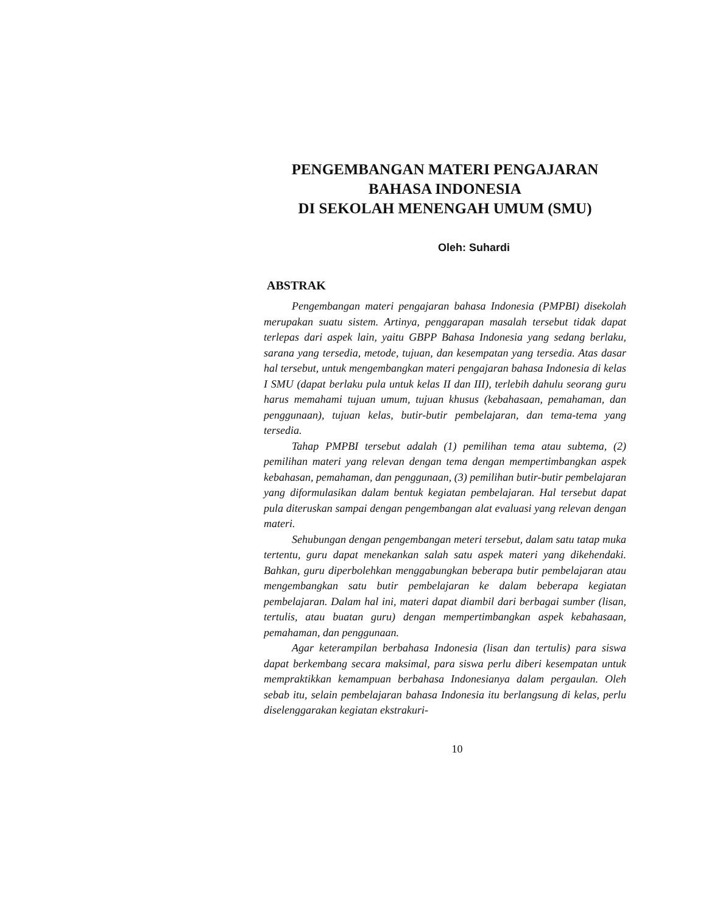PENGEMBANGAN MATERI PENGAJARAN
BAHASA INDONESIA
DI SEKOLAH MENENGAH UMUM (SMU)
Oleh: Suhardi
ABSTRAK
Pengembangan materi pengajaran bahasa Indonesia (PMPBI) disekolah merupakan suatu sistem. Artinya, penggarapan masalah tersebut tidak dapat terlepas dari aspek lain, yaitu GBPP Bahasa Indonesia yang sedang berlaku, sarana yang tersedia, metode, tujuan, dan kesempatan yang tersedia. Atas dasar hal tersebut, untuk mengembangkan materi pengajaran bahasa Indonesia di kelas I SMU (dapat berlaku pula untuk kelas II dan III), terlebih dahulu seorang guru harus memahami tujuan umum, tujuan khusus (kebahasaan, pemahaman, dan penggunaan), tujuan kelas, butir-butir pembelajaran, dan tema-tema yang tersedia.
Tahap PMPBI tersebut adalah (1) pemilihan tema atau subtema, (2) pemilihan materi yang relevan dengan tema dengan mempertimbangkan aspek kebahasan, pemahaman, dan penggunaan, (3) pemilihan butir-butir pembelajaran yang diformulasikan dalam bentuk kegiatan pembelajaran. Hal tersebut dapat pula diteruskan sampai dengan pengembangan alat evaluasi yang relevan dengan materi.
Sehubungan dengan pengembangan meteri tersebut, dalam satu tatap muka tertentu, guru dapat menekankan salah satu aspek materi yang dikehendaki. Bahkan, guru diperbolehkan menggabungkan beberapa butir pembelajaran atau mengembangkan satu butir pembelajaran ke dalam beberapa kegiatan pembelajaran. Dalam hal ini, materi dapat diambil dari berbagai sumber (lisan, tertulis, atau buatan guru) dengan mempertimbangkan aspek kebahasaan, pemahaman, dan penggunaan.
Agar keterampilan berbahasa Indonesia (lisan dan tertulis) para siswa dapat berkembang secara maksimal, para siswa perlu diberi kesempatan untuk mempraktikkan kemampuan berbahasa Indonesianya dalam pergaulan. Oleh sebab itu, selain pembelajaran bahasa Indonesia itu berlangsung di kelas, perlu diselenggarakan kegiatan ekstrakuri-
10